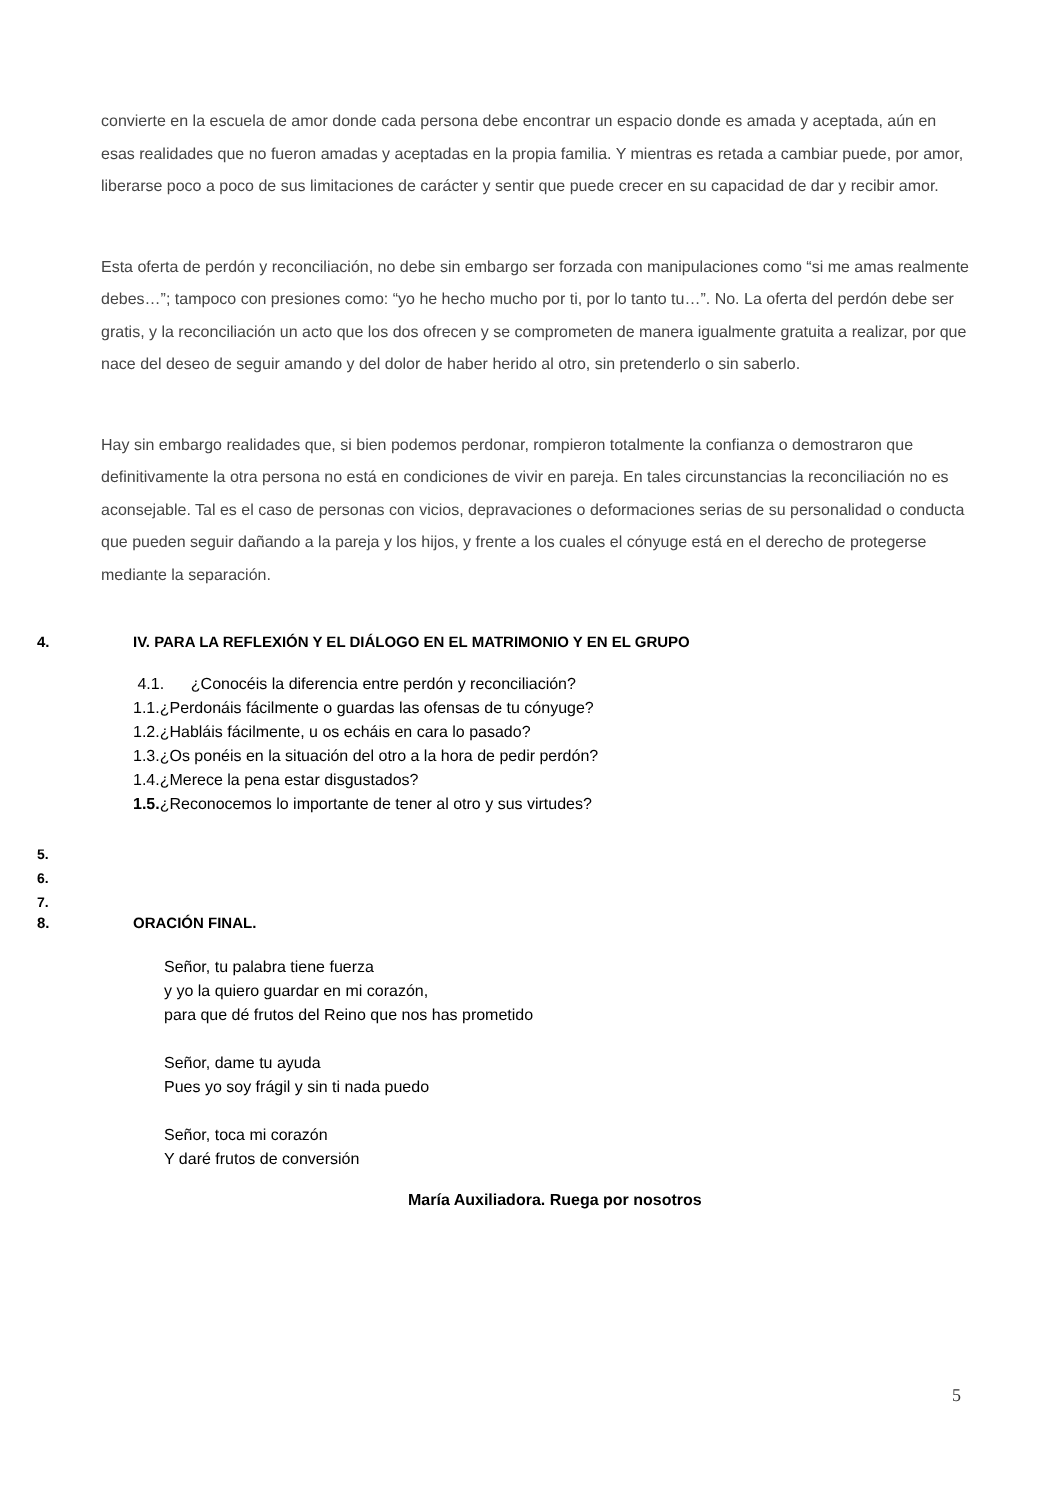convierte en la escuela de amor donde cada persona debe encontrar un espacio donde es amada y aceptada, aún en esas realidades que no fueron amadas y aceptadas en la propia familia. Y mientras es retada a cambiar puede, por amor, liberarse poco a poco de sus limitaciones de carácter y sentir que puede crecer en su capacidad de dar y recibir amor.
Esta oferta de perdón y reconciliación, no debe sin embargo ser forzada con manipulaciones como “si me amas realmente debes…”; tampoco con presiones como: “yo he hecho mucho por ti, por lo tanto tu…”. No. La oferta del perdón debe ser gratis, y la reconciliación un acto que los dos ofrecen y se comprometen de manera igualmente gratuita a realizar, por que nace del deseo de seguir amando y del dolor de haber herido al otro, sin pretenderlo o sin saberlo.
Hay sin embargo realidades que, si bien podemos perdonar, rompieron totalmente la confianza o demostraron que definitivamente la otra persona no está en condiciones de vivir en pareja. En tales circunstancias la reconciliación no es aconsejable. Tal es el caso de personas con vicios, depravaciones o deformaciones serias de su personalidad o conducta que pueden seguir dañando a la pareja y los hijos, y frente a los cuales el cónyuge está en el derecho de protegerse mediante la separación.
4. IV. PARA LA REFLEXIÓN Y EL DIÁLOGO EN EL MATRIMONIO Y EN EL GRUPO
4.1. ¿Conocéis la diferencia entre perdón y reconciliación?
1.1.¿Perdonáis fácilmente o guardas las ofensas de tu cónyuge?
1.2.¿Habláis fácilmente, u os echáis en cara lo pasado?
1.3.¿Os ponéis en la situación del otro a la hora de pedir perdón?
1.4.¿Merece la pena estar disgustados?
1.5.¿Reconocemos lo importante de tener al otro y sus virtudes?
5.
6.
7.
8. ORACIÓN FINAL.
Señor, tu palabra tiene fuerza
y yo la quiero guardar en mi corazón,
para que dé frutos del Reino que nos has prometido
Señor, dame tu ayuda
Pues yo soy frágil y sin ti nada puedo
Señor, toca mi corazón
Y daré frutos de conversión
María Auxiliadora. Ruega por nosotros
5